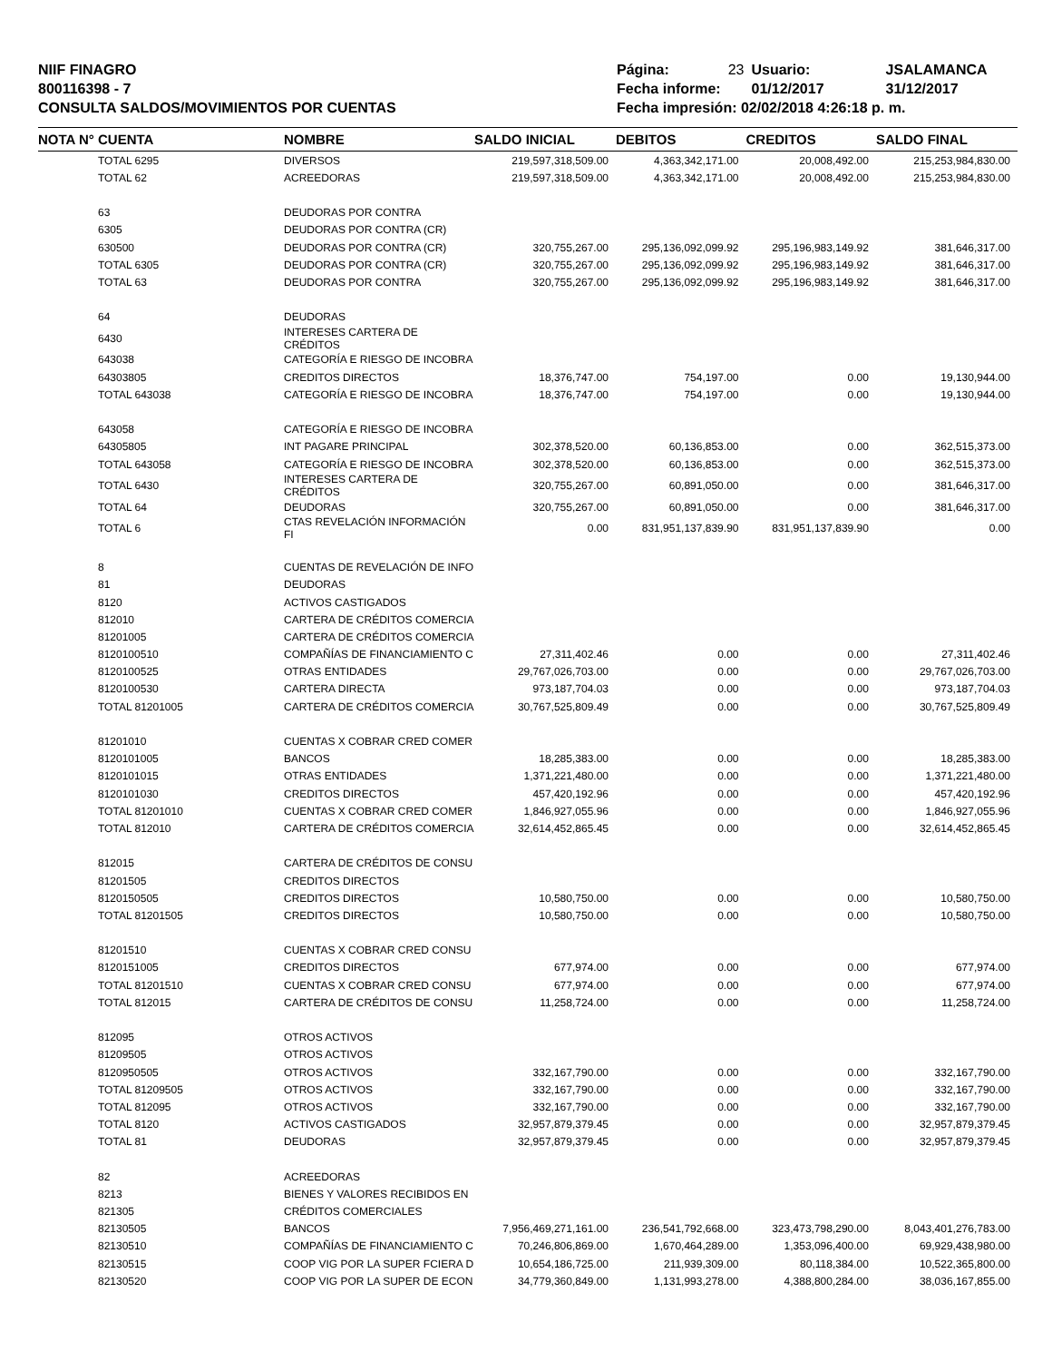NIIF FINAGRO
800116398 - 7
CONSULTA SALDOS/MOVIMIENTOS POR CUENTAS
| Página: | 23 | Usuario: | JSALAMANCA |
| Fecha informe: | | 01/12/2017 | 31/12/2017 |
| Fecha impresión: 02/02/2018 4:26:18 p. m. | | | |
| NOTA N° | CUENTA | NOMBRE | SALDO INICIAL | DEBITOS | CREDITOS | SALDO FINAL |
| --- | --- | --- | --- | --- | --- | --- |
| | TOTAL 6295 | DIVERSOS | 219,597,318,509.00 | 4,363,342,171.00 | 20,008,492.00 | 215,253,984,830.00 |
| | TOTAL 62 | ACREEDORAS | 219,597,318,509.00 | 4,363,342,171.00 | 20,008,492.00 | 215,253,984,830.00 |
| | 63 | DEUDORAS POR CONTRA | | | | |
| | 6305 | DEUDORAS POR CONTRA (CR) | | | | |
| | 630500 | DEUDORAS POR CONTRA (CR) | 320,755,267.00 | 295,136,092,099.92 | 295,196,983,149.92 | 381,646,317.00 |
| | TOTAL 6305 | DEUDORAS POR CONTRA (CR) | 320,755,267.00 | 295,136,092,099.92 | 295,196,983,149.92 | 381,646,317.00 |
| | TOTAL 63 | DEUDORAS POR CONTRA | 320,755,267.00 | 295,136,092,099.92 | 295,196,983,149.92 | 381,646,317.00 |
| | 64 | DEUDORAS | | | | |
| | 6430 | INTERESES CARTERA DE CRÉDITOS | | | | |
| | 643038 | CATEGORÍA E RIESGO DE INCOBRA | | | | |
| | 64303805 | CREDITOS DIRECTOS | 18,376,747.00 | 754,197.00 | 0.00 | 19,130,944.00 |
| | TOTAL 643038 | CATEGORÍA E RIESGO DE INCOBRA | 18,376,747.00 | 754,197.00 | 0.00 | 19,130,944.00 |
| | 643058 | CATEGORÍA E RIESGO DE INCOBRA | | | | |
| | 64305805 | INT PAGARE PRINCIPAL | 302,378,520.00 | 60,136,853.00 | 0.00 | 362,515,373.00 |
| | TOTAL 643058 | CATEGORÍA E RIESGO DE INCOBRA | 302,378,520.00 | 60,136,853.00 | 0.00 | 362,515,373.00 |
| | TOTAL 6430 | INTERESES CARTERA DE CRÉDITOS | 320,755,267.00 | 60,891,050.00 | 0.00 | 381,646,317.00 |
| | TOTAL 64 | DEUDORAS | 320,755,267.00 | 60,891,050.00 | 0.00 | 381,646,317.00 |
| | TOTAL 6 | CTAS REVELACIÓN INFORMACIÓN FI | 0.00 | 831,951,137,839.90 | 831,951,137,839.90 | 0.00 |
| | 8 | CUENTAS DE REVELACIÓN DE INFO | | | | |
| | 81 | DEUDORAS | | | | |
| | 8120 | ACTIVOS CASTIGADOS | | | | |
| | 812010 | CARTERA DE CRÉDITOS COMERCIA | | | | |
| | 81201005 | CARTERA DE CRÉDITOS COMERCIA | | | | |
| | 8120100510 | COMPAÑÍAS DE FINANCIAMIENTO C | 27,311,402.46 | 0.00 | 0.00 | 27,311,402.46 |
| | 8120100525 | OTRAS ENTIDADES | 29,767,026,703.00 | 0.00 | 0.00 | 29,767,026,703.00 |
| | 8120100530 | CARTERA DIRECTA | 973,187,704.03 | 0.00 | 0.00 | 973,187,704.03 |
| | TOTAL 81201005 | CARTERA DE CRÉDITOS COMERCIA | 30,767,525,809.49 | 0.00 | 0.00 | 30,767,525,809.49 |
| | 81201010 | CUENTAS X COBRAR CRED COMER | | | | |
| | 8120101005 | BANCOS | 18,285,383.00 | 0.00 | 0.00 | 18,285,383.00 |
| | 8120101015 | OTRAS ENTIDADES | 1,371,221,480.00 | 0.00 | 0.00 | 1,371,221,480.00 |
| | 8120101030 | CREDITOS DIRECTOS | 457,420,192.96 | 0.00 | 0.00 | 457,420,192.96 |
| | TOTAL 81201010 | CUENTAS X COBRAR CRED COMER | 1,846,927,055.96 | 0.00 | 0.00 | 1,846,927,055.96 |
| | TOTAL 812010 | CARTERA DE CRÉDITOS COMERCIA | 32,614,452,865.45 | 0.00 | 0.00 | 32,614,452,865.45 |
| | 812015 | CARTERA DE CRÉDITOS DE CONSU | | | | |
| | 81201505 | CREDITOS DIRECTOS | | | | |
| | 8120150505 | CREDITOS DIRECTOS | 10,580,750.00 | 0.00 | 0.00 | 10,580,750.00 |
| | TOTAL 81201505 | CREDITOS DIRECTOS | 10,580,750.00 | 0.00 | 0.00 | 10,580,750.00 |
| | 81201510 | CUENTAS X COBRAR CRED CONSU | | | | |
| | 8120151005 | CREDITOS DIRECTOS | 677,974.00 | 0.00 | 0.00 | 677,974.00 |
| | TOTAL 81201510 | CUENTAS X COBRAR CRED CONSU | 677,974.00 | 0.00 | 0.00 | 677,974.00 |
| | TOTAL 812015 | CARTERA DE CRÉDITOS DE CONSU | 11,258,724.00 | 0.00 | 0.00 | 11,258,724.00 |
| | 812095 | OTROS ACTIVOS | | | | |
| | 81209505 | OTROS ACTIVOS | | | | |
| | 8120950505 | OTROS ACTIVOS | 332,167,790.00 | 0.00 | 0.00 | 332,167,790.00 |
| | TOTAL 81209505 | OTROS ACTIVOS | 332,167,790.00 | 0.00 | 0.00 | 332,167,790.00 |
| | TOTAL 812095 | OTROS ACTIVOS | 332,167,790.00 | 0.00 | 0.00 | 332,167,790.00 |
| | TOTAL 8120 | ACTIVOS CASTIGADOS | 32,957,879,379.45 | 0.00 | 0.00 | 32,957,879,379.45 |
| | TOTAL 81 | DEUDORAS | 32,957,879,379.45 | 0.00 | 0.00 | 32,957,879,379.45 |
| | 82 | ACREEDORAS | | | | |
| | 8213 | BIENES Y VALORES RECIBIDOS EN | | | | |
| | 821305 | CRÉDITOS COMERCIALES | | | | |
| | 82130505 | BANCOS | 7,956,469,271,161.00 | 236,541,792,668.00 | 323,473,798,290.00 | 8,043,401,276,783.00 |
| | 82130510 | COMPAÑÍAS DE FINANCIAMIENTO C | 70,246,806,869.00 | 1,670,464,289.00 | 1,353,096,400.00 | 69,929,438,980.00 |
| | 82130515 | COOP VIG POR LA SUPER FCIERA D | 10,654,186,725.00 | 211,939,309.00 | 80,118,384.00 | 10,522,365,800.00 |
| | 82130520 | COOP VIG POR LA SUPER DE ECON | 34,779,360,849.00 | 1,131,993,278.00 | 4,388,800,284.00 | 38,036,167,855.00 |